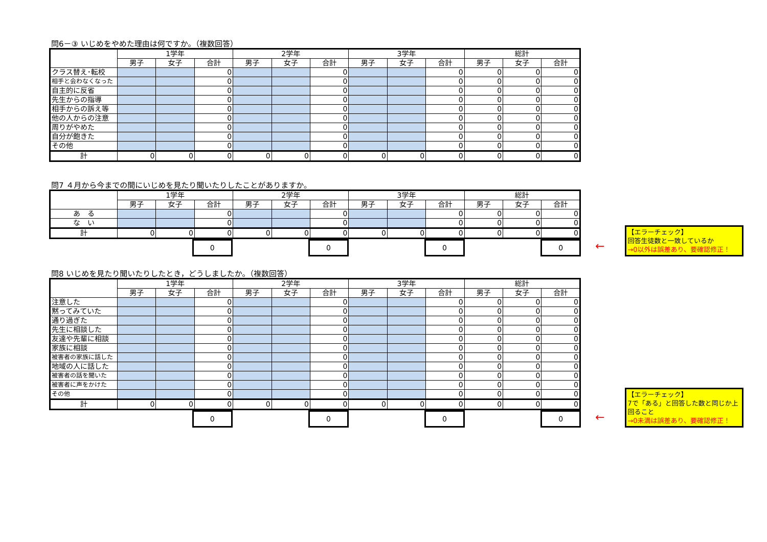問6－③ いじめをやめた理由は何ですか。（複数回答）
| | 1学年 | | | 2学年 | | | 3学年 | | | 総計 | | |
| --- | --- | --- | --- | --- | --- | --- | --- | --- | --- | --- | --- | --- |
| | 男子 | 女子 | 合計 | 男子 | 女子 | 合計 | 男子 | 女子 | 合計 | 男子 | 女子 | 合計 |
| クラス替え･転校 | | | 0 | | | 0 | | | 0 | 0 | 0 | 0 |
| 相手と会わなくなった | | | 0 | | | 0 | | | 0 | 0 | 0 | 0 |
| 自主的に反省 | | | 0 | | | 0 | | | 0 | 0 | 0 | 0 |
| 先生からの指導 | | | 0 | | | 0 | | | 0 | 0 | 0 | 0 |
| 相手からの訴え等 | | | 0 | | | 0 | | | 0 | 0 | 0 | 0 |
| 他の人からの注意 | | | 0 | | | 0 | | | 0 | 0 | 0 | 0 |
| 周りがやめた | | | 0 | | | 0 | | | 0 | 0 | 0 | 0 |
| 自分が飽きた | | | 0 | | | 0 | | | 0 | 0 | 0 | 0 |
| その他 | | | 0 | | | 0 | | | 0 | 0 | 0 | 0 |
| 計 | 0 | 0 | 0 | 0 | 0 | 0 | 0 | 0 | 0 | 0 | 0 | 0 |
問7 ４月から今までの間にいじめを見たり聞いたりしたことがありますか。
| | 1学年 | | | 2学年 | | | 3学年 | | | 総計 | | |
| --- | --- | --- | --- | --- | --- | --- | --- | --- | --- | --- | --- | --- |
| | 男子 | 女子 | 合計 | 男子 | 女子 | 合計 | 男子 | 女子 | 合計 | 男子 | 女子 | 合計 |
| あ る | | | 0 | | | 0 | | | 0 | 0 | 0 | 0 |
| な い | | | 0 | | | 0 | | | 0 | 0 | 0 | 0 |
| 計 | 0 | 0 | 0 | 0 | 0 | 0 | 0 | 0 | 0 | 0 | 0 | 0 |
| | | | 0 | | | 0 | | | 0 | | | 0 |
←
【エラーチェック】
回答生徒数と一致しているか
→0以外は誤差あり、要確認修正！
問8 いじめを見たり聞いたりしたとき，どうしましたか。（複数回答）
| | 1学年 | | | 2学年 | | | 3学年 | | | 総計 | | |
| --- | --- | --- | --- | --- | --- | --- | --- | --- | --- | --- | --- | --- |
| | 男子 | 女子 | 合計 | 男子 | 女子 | 合計 | 男子 | 女子 | 合計 | 男子 | 女子 | 合計 |
| 注意した | | | 0 | | | 0 | | | 0 | 0 | 0 | 0 |
| 黙ってみていた | | | 0 | | | 0 | | | 0 | 0 | 0 | 0 |
| 通り過ぎた | | | 0 | | | 0 | | | 0 | 0 | 0 | 0 |
| 先生に相談した | | | 0 | | | 0 | | | 0 | 0 | 0 | 0 |
| 友達や先輩に相談 | | | 0 | | | 0 | | | 0 | 0 | 0 | 0 |
| 家族に相談 | | | 0 | | | 0 | | | 0 | 0 | 0 | 0 |
| 被害者の家族に話した | | | 0 | | | 0 | | | 0 | 0 | 0 | 0 |
| 地域の人に話した | | | 0 | | | 0 | | | 0 | 0 | 0 | 0 |
| 被害者の話を聞いた | | | 0 | | | 0 | | | 0 | 0 | 0 | 0 |
| 被害者に声をかけた | | | 0 | | | 0 | | | 0 | 0 | 0 | 0 |
| その他 | | | 0 | | | 0 | | | 0 | 0 | 0 | 0 |
| 計 | 0 | 0 | 0 | 0 | 0 | 0 | 0 | 0 | 0 | 0 | 0 | 0 |
| | | | 0 | | | 0 | | | 0 | | | 0 |
←
【エラーチェック】
7で「ある」と回答した数と同じか上回ること
→0未満は誤差あり、要確認修正！